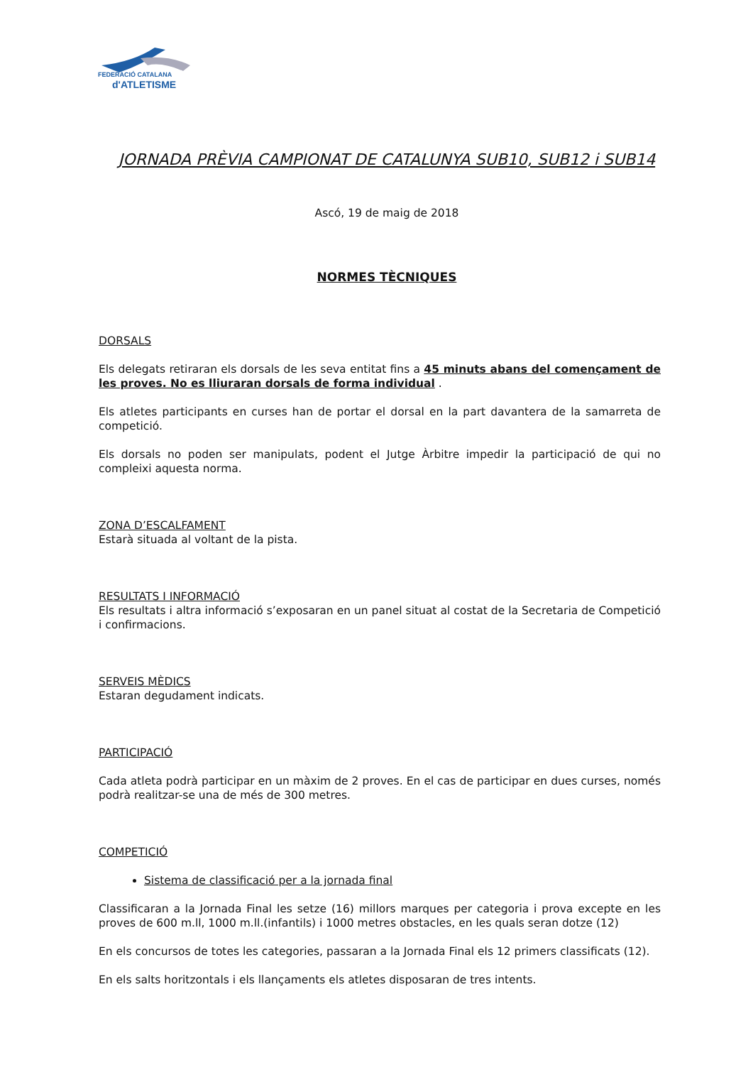FEDERACIÓ CATALANA
d'ATLETISME
JORNADA PRÈVIA CAMPIONAT DE CATALUNYA SUB10, SUB12 i SUB14
Ascó, 19 de maig de 2018
NORMES TÈCNIQUES
DORSALS
Els delegats retiraran els dorsals de les seva entitat fins a 45 minuts abans del començament de les proves. No es lliuraran dorsals de forma individual .
Els atletes participants en curses han de portar el dorsal en la part davantera de la samarreta de competició.
Els dorsals no poden ser manipulats, podent el Jutge Àrbitre impedir la participació de qui no compleixi aquesta norma.
ZONA D’ESCALFAMENT
Estarà situada al voltant de la pista.
RESULTATS I INFORMACIÓ
Els resultats i altra informació s’exposaran en un panel situat al costat de la Secretaria de Competició i confirmacions.
SERVEIS MÈDICS
Estaran degudament indicats.
PARTICIPACIÓ
Cada atleta podrà participar en un màxim de 2 proves. En el cas de participar en dues curses, només podrà realitzar-se una de més de 300 metres.
COMPETICIÓ
Sistema de classificació per a la jornada final
Classificaran a la Jornada Final les setze (16) millors marques per categoria i prova excepte en les proves de 600 m.ll, 1000 m.ll.(infantils) i 1000 metres obstacles, en les quals seran dotze (12)
En els concursos de totes les categories, passaran a la Jornada Final els 12 primers classificats (12).
En els salts horitzontals i els llançaments els atletes disposaran de tres intents.